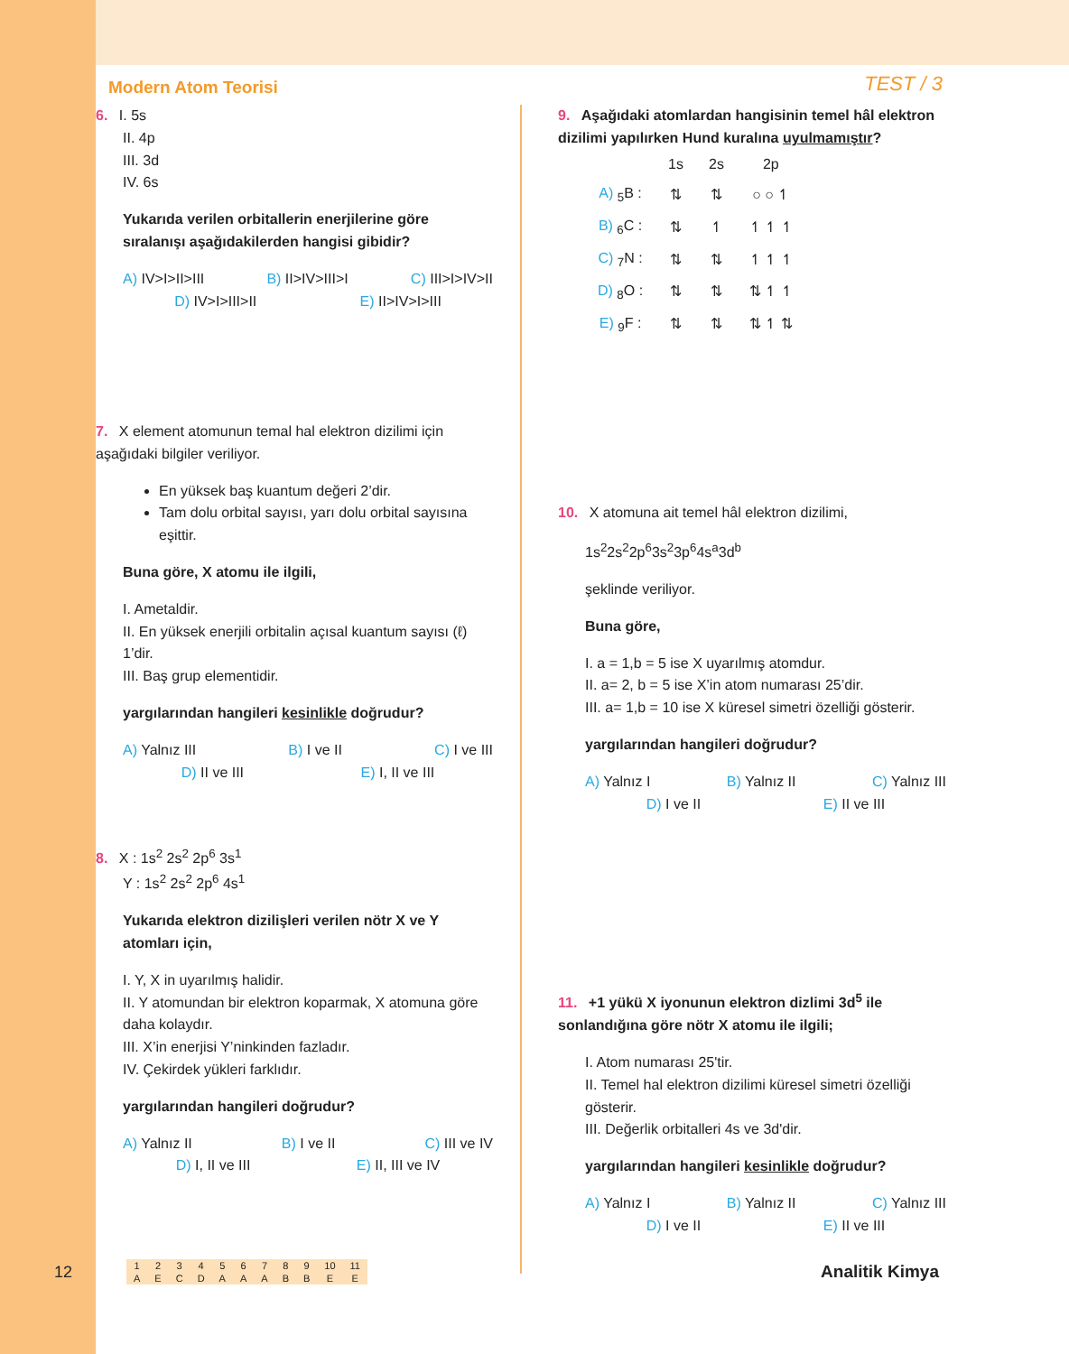Modern Atom Teorisi
TEST / 3
6. I. 5s
II. 4p
III. 3d
IV. 6s
Yukarıda verilen orbitallerin enerjilerine göre sıralanışı aşağıdakilerden hangisi gibidir?
A) IV>I>II>III B) II>IV>III>I C) III>I>IV>II
D) IV>I>III>II E) II>IV>I>III
7. X element atomunun temal hal elektron dizilimi için aşağıdaki bilgiler veriliyor.
En yüksek baş kuantum değeri 2’dir.
Tam dolu orbital sayısı, yarı dolu orbital sayısına eşittir.
Buna göre, X atomu ile ilgili,
I. Ametaldir.
II. En yüksek enerjili orbitalin açısal kuantum sayısı (ℓ) 1’dir.
III. Baş grup elementidir.
yargılarından hangileri kesinlikle doğrudur?
A) Yalnız III B) I ve II C) I ve III
D) II ve III E) I, II ve III
8. X : 1s<sup>2</sup> 2s<sup>2</sup> 2p<sup>6</sup> 3s<sup>1</sup>
Y : 1s<sup>2</sup> 2s<sup>2</sup> 2p<sup>6</sup> 4s<sup>1</sup>
Yukarıda elektron dizilişleri verilen nötr X ve Y atomları için,
I. Y, X in uyarılmış halidir.
II. Y atomundan bir elektron koparmak, X atomuna göre daha kolaydır.
III. X’in enerjisi Y’ninkinden fazladır.
IV. Çekirdek yükleri farklıdır.
yargılarından hangileri doğrudur?
A) Yalnız II B) I ve II C) III ve IV
D) I, II ve III E) II, III ve IV
9. Aşağıdaki atomlardan hangisinin temel hâl elektron dizilimi yapılırken Hund kuralına uyulmamıştır?
| | 1s | 2s | 2p |
| --- | --- | --- | --- |
| A) <sub>5</sub>B : | ⇅ | ⇅ | ○ ○ ↿ |
| B) <sub>6</sub>C : | ⇅ | ↿ | ↿ ↿ ↿ |
| C) <sub>7</sub>N : | ⇅ | ⇅ | ↿ ↿ ↿ |
| D) <sub>8</sub>O : | ⇅ | ⇅ | ⇅ ↿ ↿ |
| E) <sub>9</sub>F : | ⇅ | ⇅ | ⇅ ↿ ⇅ |
10. X atomuna ait temel hâl elektron dizilimi,
1s<sup>2</sup>2s<sup>2</sup>2p<sup>6</sup>3s<sup>2</sup>3p<sup>6</sup>4s<sup>a</sup>3d<sup>b</sup>
şeklinde veriliyor.
Buna göre,
I. a = 1,b = 5 ise X uyarılmış atomdur.
II. a= 2, b = 5 ise X’in atom numarası 25’dir.
III. a= 1,b = 10 ise X küresel simetri özelliği gösterir.
yargılarından hangileri doğrudur?
A) Yalnız I B) Yalnız II C) Yalnız III
D) I ve II E) II ve III
11. +1 yükü X iyonunun elektron dizlimi 3d<sup>5</sup> ile sonlandığına göre nötr X atomu ile ilgili;
I. Atom numarası 25'tir.
II. Temel hal elektron dizilimi küresel simetri özelliği gösterir.
III. Değerlik orbitalleri 4s ve 3d'dir.
yargılarından hangileri kesinlikle doğrudur?
A) Yalnız I B) Yalnız II C) Yalnız III
D) I ve II E) II ve III
12
| 1 | 2 | 3 | 4 | 5 | 6 | 7 | 8 | 9 | 10 | 11 |
| A | E | C | D | A | A | A | B | B | E | E |
Analitik Kimya